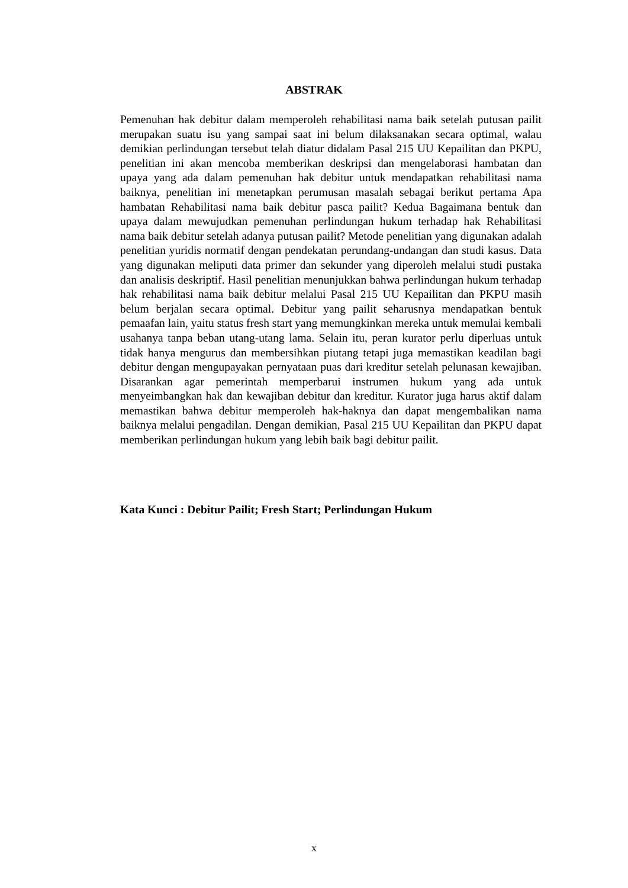ABSTRAK
Pemenuhan hak debitur dalam memperoleh rehabilitasi nama baik setelah putusan pailit merupakan suatu isu yang sampai saat ini belum dilaksanakan secara optimal, walau demikian perlindungan tersebut telah diatur didalam Pasal 215 UU Kepailitan dan PKPU, penelitian ini akan mencoba memberikan deskripsi dan mengelaborasi hambatan dan upaya yang ada dalam pemenuhan hak debitur untuk mendapatkan rehabilitasi nama baiknya, penelitian ini menetapkan perumusan masalah sebagai berikut pertama Apa hambatan Rehabilitasi nama baik debitur pasca pailit? Kedua Bagaimana bentuk dan upaya dalam mewujudkan pemenuhan perlindungan hukum terhadap hak Rehabilitasi nama baik debitur setelah adanya putusan pailit? Metode penelitian yang digunakan adalah penelitian yuridis normatif dengan pendekatan perundang-undangan dan studi kasus. Data yang digunakan meliputi data primer dan sekunder yang diperoleh melalui studi pustaka dan analisis deskriptif. Hasil penelitian menunjukkan bahwa perlindungan hukum terhadap hak rehabilitasi nama baik debitur melalui Pasal 215 UU Kepailitan dan PKPU masih belum berjalan secara optimal. Debitur yang pailit seharusnya mendapatkan bentuk pemaafan lain, yaitu status fresh start yang memungkinkan mereka untuk memulai kembali usahanya tanpa beban utang-utang lama. Selain itu, peran kurator perlu diperluas untuk tidak hanya mengurus dan membersihkan piutang tetapi juga memastikan keadilan bagi debitur dengan mengupayakan pernyataan puas dari kreditur setelah pelunasan kewajiban. Disarankan agar pemerintah memperbarui instrumen hukum yang ada untuk menyeimbangkan hak dan kewajiban debitur dan kreditur. Kurator juga harus aktif dalam memastikan bahwa debitur memperoleh hak-haknya dan dapat mengembalikan nama baiknya melalui pengadilan. Dengan demikian, Pasal 215 UU Kepailitan dan PKPU dapat memberikan perlindungan hukum yang lebih baik bagi debitur pailit.
Kata Kunci : Debitur Pailit; Fresh Start; Perlindungan Hukum
x